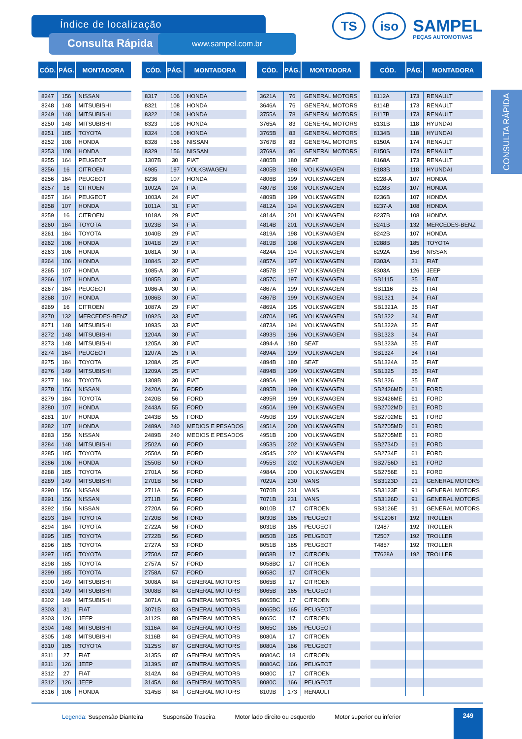Índice de localização
Consulta Rápida www.sampel.com.br
TS
iso
SAMPEL
PEÇAS AUTOMOTIVAS
CONSULTA RÁPIDA
| CÓD. | PÁG. | MONTADORA |
| --- | --- | --- |
| 8247 | 156 | NISSAN |
| 8248 | 148 | MITSUBISHI |
| 8249 | 148 | MITSUBISHI |
| 8250 | 148 | MITSUBISHI |
| 8251 | 185 | TOYOTA |
| 8252 | 108 | HONDA |
| 8253 | 108 | HONDA |
| 8255 | 164 | PEUGEOT |
| 8256 | 16 | CITROEN |
| 8256 | 164 | PEUGEOT |
| 8257 | 16 | CITROEN |
| 8257 | 164 | PEUGEOT |
| 8258 | 107 | HONDA |
| 8259 | 16 | CITROEN |
| 8260 | 184 | TOYOTA |
| 8261 | 184 | TOYOTA |
| 8262 | 106 | HONDA |
| 8263 | 106 | HONDA |
| 8264 | 106 | HONDA |
| 8265 | 107 | HONDA |
| 8266 | 107 | HONDA |
| 8267 | 164 | PEUGEOT |
| 8268 | 107 | HONDA |
| 8269 | 16 | CITROEN |
| 8270 | 132 | MERCEDES-BENZ |
| 8271 | 148 | MITSUBISHI |
| 8272 | 148 | MITSUBISHI |
| 8273 | 148 | MITSUBISHI |
| 8274 | 164 | PEUGEOT |
| 8275 | 184 | TOYOTA |
| 8276 | 149 | MITSUBISHI |
| 8277 | 184 | TOYOTA |
| 8278 | 156 | NISSAN |
| 8279 | 184 | TOYOTA |
| 8280 | 107 | HONDA |
| 8281 | 107 | HONDA |
| 8282 | 107 | HONDA |
| 8283 | 156 | NISSAN |
| 8284 | 148 | MITSUBISHI |
| 8285 | 185 | TOYOTA |
| 8286 | 106 | HONDA |
| 8288 | 185 | TOYOTA |
| 8289 | 149 | MITSUBISHI |
| 8290 | 156 | NISSAN |
| 8291 | 156 | NISSAN |
| 8292 | 156 | NISSAN |
| 8293 | 184 | TOYOTA |
| 8294 | 184 | TOYOTA |
| 8295 | 185 | TOYOTA |
| 8296 | 185 | TOYOTA |
| 8297 | 185 | TOYOTA |
| 8298 | 185 | TOYOTA |
| 8299 | 185 | TOYOTA |
| 8300 | 149 | MITSUBISHI |
| 8301 | 149 | MITSUBISHI |
| 8302 | 149 | MITSUBISHI |
| 8303 | 31 | FIAT |
| 8303 | 126 | JEEP |
| 8304 | 148 | MITSUBISHI |
| 8305 | 148 | MITSUBISHI |
| 8310 | 185 | TOYOTA |
| 8311 | 27 | FIAT |
| 8311 | 126 | JEEP |
| 8312 | 27 | FIAT |
| 8312 | 126 | JEEP |
| 8316 | 106 | HONDA |
| CÓD. | PÁG. | MONTADORA |
| --- | --- | --- |
| 8317 | 106 | HONDA |
| 8321 | 108 | HONDA |
| 8322 | 108 | HONDA |
| 8323 | 108 | HONDA |
| 8324 | 108 | HONDA |
| 8328 | 156 | NISSAN |
| 8329 | 156 | NISSAN |
| 1307B | 30 | FIAT |
| 4985 | 197 | VOLKSWAGEN |
| 8236 | 107 | HONDA |
| 1002A | 24 | FIAT |
| 1003A | 24 | FIAT |
| 1011A | 31 | FIAT |
| 1018A | 29 | FIAT |
| 1023B | 34 | FIAT |
| 1040B | 29 | FIAT |
| 1041B | 29 | FIAT |
| 1081A | 30 | FIAT |
| 1084S | 32 | FIAT |
| 1085-A | 30 | FIAT |
| 1085B | 30 | FIAT |
| 1086-A | 30 | FIAT |
| 1086B | 30 | FIAT |
| 1087A | 29 | FIAT |
| 1092S | 33 | FIAT |
| 1093S | 33 | FIAT |
| 1204A | 30 | FIAT |
| 1205A | 30 | FIAT |
| 1207A | 25 | FIAT |
| 1208A | 25 | FIAT |
| 1209A | 25 | FIAT |
| 1308B | 30 | FIAT |
| 2420A | 56 | FORD |
| 2420B | 56 | FORD |
| 2443A | 55 | FORD |
| 2443B | 55 | FORD |
| 2489A | 240 | MEDIOS E PESADOS |
| 2489B | 240 | MEDIOS E PESADOS |
| 2502A | 60 | FORD |
| 2550A | 50 | FORD |
| 2550B | 50 | FORD |
| 2701A | 56 | FORD |
| 2701B | 56 | FORD |
| 2711A | 56 | FORD |
| 2711B | 56 | FORD |
| 2720A | 56 | FORD |
| 2720B | 56 | FORD |
| 2722A | 56 | FORD |
| 2722B | 56 | FORD |
| 2727A | 53 | FORD |
| 2750A | 57 | FORD |
| 2757A | 57 | FORD |
| 2758A | 57 | FORD |
| 3008A | 84 | GENERAL MOTORS |
| 3008B | 84 | GENERAL MOTORS |
| 3071A | 83 | GENERAL MOTORS |
| 3071B | 83 | GENERAL MOTORS |
| 3112S | 88 | GENERAL MOTORS |
| 3116A | 84 | GENERAL MOTORS |
| 3116B | 84 | GENERAL MOTORS |
| 3125S | 87 | GENERAL MOTORS |
| 3135S | 87 | GENERAL MOTORS |
| 3139S | 87 | GENERAL MOTORS |
| 3142A | 84 | GENERAL MOTORS |
| 3145A | 84 | GENERAL MOTORS |
| 3145B | 84 | GENERAL MOTORS |
| CÓD. | PÁG. | MONTADORA |
| --- | --- | --- |
| 3621A | 76 | GENERAL MOTORS |
| 3646A | 76 | GENERAL MOTORS |
| 3755A | 78 | GENERAL MOTORS |
| 3765A | 83 | GENERAL MOTORS |
| 3765B | 83 | GENERAL MOTORS |
| 3767B | 83 | GENERAL MOTORS |
| 3769A | 86 | GENERAL MOTORS |
| 4805B | 180 | SEAT |
| 4805B | 198 | VOLKSWAGEN |
| 4806B | 199 | VOLKSWAGEN |
| 4807B | 198 | VOLKSWAGEN |
| 4809B | 199 | VOLKSWAGEN |
| 4812A | 194 | VOLKSWAGEN |
| 4814A | 201 | VOLKSWAGEN |
| 4814B | 201 | VOLKSWAGEN |
| 4819A | 198 | VOLKSWAGEN |
| 4819B | 198 | VOLKSWAGEN |
| 4824A | 194 | VOLKSWAGEN |
| 4857A | 197 | VOLKSWAGEN |
| 4857B | 197 | VOLKSWAGEN |
| 4857C | 197 | VOLKSWAGEN |
| 4867A | 199 | VOLKSWAGEN |
| 4867B | 199 | VOLKSWAGEN |
| 4869A | 195 | VOLKSWAGEN |
| 4870A | 195 | VOLKSWAGEN |
| 4873A | 194 | VOLKSWAGEN |
| 4893S | 196 | VOLKSWAGEN |
| 4894-A | 180 | SEAT |
| 4894A | 199 | VOLKSWAGEN |
| 4894B | 180 | SEAT |
| 4894B | 199 | VOLKSWAGEN |
| 4895A | 199 | VOLKSWAGEN |
| 4895B | 199 | VOLKSWAGEN |
| 4895R | 199 | VOLKSWAGEN |
| 4950A | 199 | VOLKSWAGEN |
| 4950B | 199 | VOLKSWAGEN |
| 4951A | 200 | VOLKSWAGEN |
| 4951B | 200 | VOLKSWAGEN |
| 4953S | 202 | VOLKSWAGEN |
| 4954S | 202 | VOLKSWAGEN |
| 4955S | 202 | VOLKSWAGEN |
| 4984A | 200 | VOLKSWAGEN |
| 7029A | 230 | VANS |
| 7070B | 231 | VANS |
| 7071B | 231 | VANS |
| 8010B | 17 | CITROEN |
| 8030B | 165 | PEUGEOT |
| 8031B | 165 | PEUGEOT |
| 8050B | 165 | PEUGEOT |
| 8051B | 165 | PEUGEOT |
| 8058B | 17 | CITROEN |
| 8058BC | 17 | CITROEN |
| 8058C | 17 | CITROEN |
| 8065B | 17 | CITROEN |
| 8065B | 165 | PEUGEOT |
| 8065BC | 17 | CITROEN |
| 8065BC | 165 | PEUGEOT |
| 8065C | 17 | CITROEN |
| 8065C | 165 | PEUGEOT |
| 8080A | 17 | CITROEN |
| 8080A | 166 | PEUGEOT |
| 8080AC | 18 | CITROEN |
| 8080AC | 166 | PEUGEOT |
| 8080C | 17 | CITROEN |
| 8080C | 166 | PEUGEOT |
| 8109B | 173 | RENAULT |
| CÓD. | PÁG. | MONTADORA |
| --- | --- | --- |
| 8112A | 173 | RENAULT |
| 8114B | 173 | RENAULT |
| 8117B | 173 | RENAULT |
| 8131B | 118 | HYUNDAI |
| 8134B | 118 | HYUNDAI |
| 8150A | 174 | RENAULT |
| 8150S | 174 | RENAULT |
| 8168A | 173 | RENAULT |
| 8183B | 118 | HYUNDAI |
| 8228-A | 107 | HONDA |
| 8228B | 107 | HONDA |
| 8236B | 107 | HONDA |
| 8237-A | 108 | HONDA |
| 8237B | 108 | HONDA |
| 8241B | 132 | MERCEDES-BENZ |
| 8242B | 107 | HONDA |
| 8288B | 185 | TOYOTA |
| 8292A | 156 | NISSAN |
| 8303A | 31 | FIAT |
| 8303A | 126 | JEEP |
| SB1115 | 35 | FIAT |
| SB1116 | 35 | FIAT |
| SB1321 | 34 | FIAT |
| SB1321A | 35 | FIAT |
| SB1322 | 34 | FIAT |
| SB1322A | 35 | FIAT |
| SB1323 | 34 | FIAT |
| SB1323A | 35 | FIAT |
| SB1324 | 34 | FIAT |
| SB1324A | 35 | FIAT |
| SB1325 | 35 | FIAT |
| SB1326 | 35 | FIAT |
| SB2426MD | 61 | FORD |
| SB2426ME | 61 | FORD |
| SB2702MD | 61 | FORD |
| SB2702ME | 61 | FORD |
| SB2705MD | 61 | FORD |
| SB2705ME | 61 | FORD |
| SB2734D | 61 | FORD |
| SB2734E | 61 | FORD |
| SB2756D | 61 | FORD |
| SB2756E | 61 | FORD |
| SB3123D | 91 | GENERAL MOTORS |
| SB3123E | 91 | GENERAL MOTORS |
| SB3126D | 91 | GENERAL MOTORS |
| SB3126E | 91 | GENERAL MOTORS |
| SK1206T | 192 | TROLLER |
| T2487 | 192 | TROLLER |
| T2507 | 192 | TROLLER |
| T4857 | 192 | TROLLER |
| T7628A | 192 | TROLLER |
Legenda: Suspensão Dianteira Suspensão Traseira Motor lado direito ou esquerdo Motor superior ou inferior
249